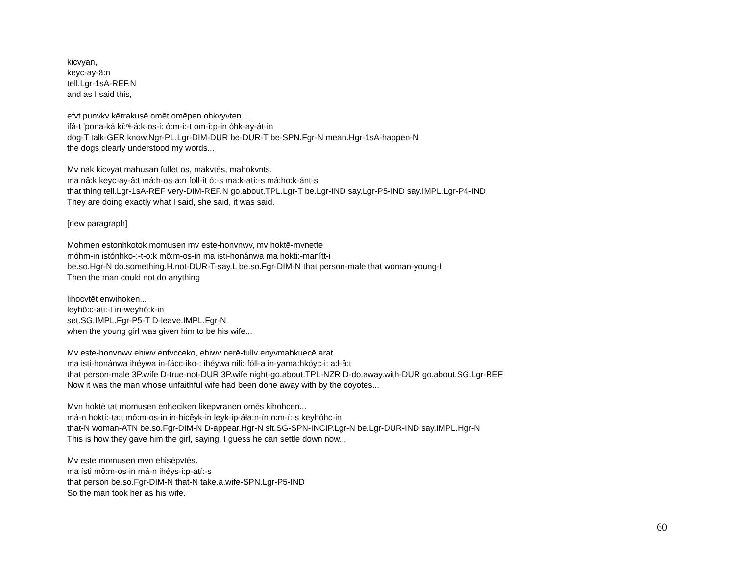kicvyan,
keyc-ay-â:n
tell.Lgr-1sA-REF.N
and as I said this,
efvt punvkv kērrakusē omēt omēpen ohkvyvten...
ifá-t 'pona-ká kĭ:ⁿł-á:k-os-i: ó:m-i:-t om-î:p-in óhk-ay-át-in
dog-T talk-GER know.Ngr-PL.Lgr-DIM-DUR be-DUR-T be-SPN.Fgr-N mean.Hgr-1sA-happen-N
the dogs clearly understood my words...
Mv nak kicvyat mahusan fullet os, makvtēs, mahokvnts.
ma nâ:k keyc-ay-â:t má:h-os-a:n foll-ít ó:-s ma:k-atí:-s má:ho:k-ánt-s
that thing tell.Lgr-1sA-REF very-DIM-REF.N go.about.TPL.Lgr-T be.Lgr-IND say.Lgr-P5-IND say.IMPL.Lgr-P4-IND
They are doing exactly what I said, she said, it was said.
[new paragraph]
Mohmen estonhkotok momusen mv este-honvnwv, mv hoktē-mvnette
móhm-in istónhko-:-t-o:k mô:m-os-in ma isti-honánwa ma hokti:-manítt-i
be.so.Hgr-N do.something.H.not-DUR-T-say.L be.so.Fgr-DIM-N that person-male that woman-young-I
Then the man could not do anything
lihocvtēt enwihoken...
leyhô:c-ati:-t in-weyhô:k-in
set.SG.IMPL.Fgr-P5-T D-leave.IMPL.Fgr-N
when the young girl was given him to be his wife...
Mv este-honvnwv ehiwv enfvcceko, ehiwv nerē-fullv enyvmahkuecē arat...
ma isti-honánwa ihéywa in-fácc-iko-: ihéywa niłi:-fóll-a in-yama:hkóyc-i: a:ł-â:t
that person-male 3P.wife D-true-not-DUR 3P.wife night-go.about.TPL-NZR D-do.away.with-DUR go.about.SG.Lgr-REF
Now it was the man whose unfaithful wife had been done away with by the coyotes...
Mvn hoktē tat momusen enheciken likepvranen omēs kihohcen...
má-n hoktí:-ta:t mô:m-os-in in-hicêyk-in leyk-ip-áła:n-ín o:m-í:-s keyhóhc-in
that-N woman-ATN be.so.Fgr-DIM-N D-appear.Hgr-N sit.SG-SPN-INCIP.Lgr-N be.Lgr-DUR-IND say.IMPL.Hgr-N
This is how they gave him the girl, saying, I guess he can settle down now...
Mv este momusen mvn ehisēpvtēs.
ma ísti mô:m-os-in má-n ihéys-i:p-atí:-s
that person be.so.Fgr-DIM-N that-N take.a.wife-SPN.Lgr-P5-IND
So the man took her as his wife.
60